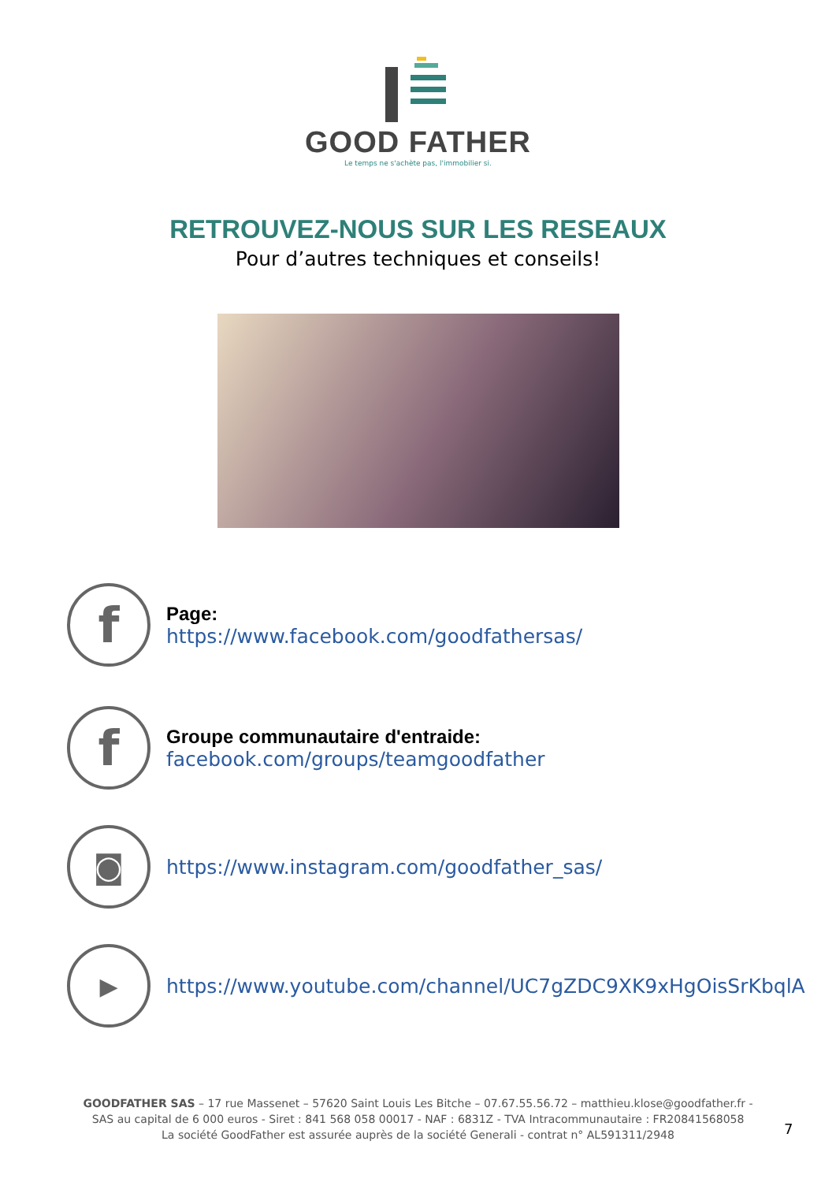GOOD FATHER
Le temps ne s'achète pas, l'immobilier si.
RETROUVEZ-NOUS SUR LES RESEAUX
Pour d’autres techniques et conseils!
f
Page:
https://www.facebook.com/goodfathersas/
f
Groupe communautaire d'entraide:
facebook.com/groups/teamgoodfather
◙
https://www.instagram.com/goodfather_sas/
▶
https://www.youtube.com/channel/UC7gZDC9XK9xHgOisSrKbqlA
GOODFATHER SAS – 17 rue Massenet – 57620 Saint Louis Les Bitche – 07.67.55.56.72 – matthieu.klose@goodfather.fr -
SAS au capital de 6 000 euros - Siret : 841 568 058 00017 - NAF : 6831Z - TVA Intracommunautaire : FR20841568058
La société GoodFather est assurée auprès de la société Generali - contrat n° AL591311/2948
7